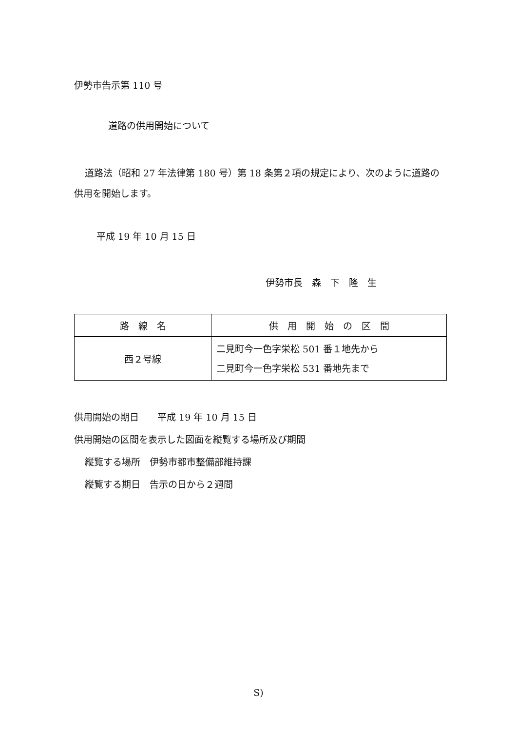伊勢市告示第 110 号
道路の供用開始について
道路法（昭和 27 年法律第 180 号）第 18 条第２項の規定により、次のように道路の供用を開始します。
平成 19 年 10 月 15 日
伊勢市長　森　下　隆　生
| 路 線 名 | 供 用 開 始 の 区 間 |
| --- | --- |
| 西２号線 | 二見町今一色字栄松 501 番１地先から 二見町今一色字栄松 531 番地先まで |
供用開始の期日　　平成 19 年 10 月 15 日
供用開始の区間を表示した図面を縦覧する場所及び期間
縦覧する場所　伊勢市都市整備部維持課
縦覧する期日　告示の日から２週間
S)